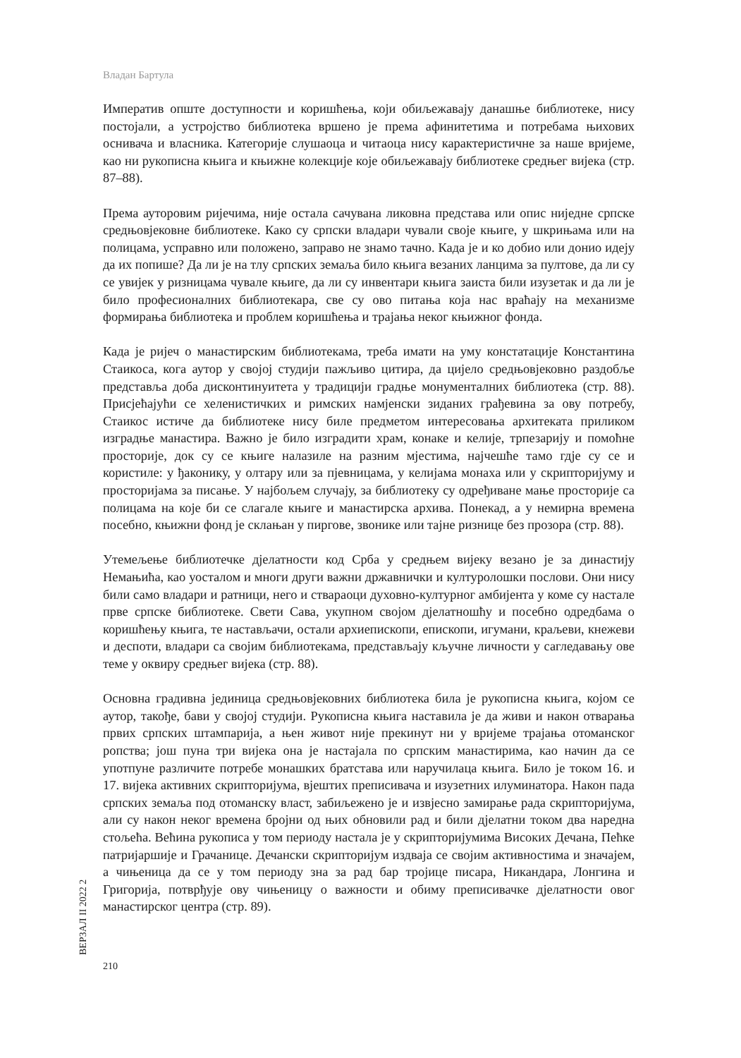Владан Бартула
Императив опште доступности и коришћења, који обиљежавају данашње библиотеке, нису постојали, а устројство библиотека вршено је према афинитетима и потребама њихових оснивача и власника. Категорије слушаоца и читаоца нису карактеристичне за наше вријеме, као ни рукописна књига и књижне колекције које обиљежавају библиотеке средњег вијека (стр. 87–88).
Према ауторовим ријечима, није остала сачувана ликовна представа или опис ниједне српске средњовјековне библиотеке. Како су српски владари чували своје књиге, у шкрињама или на полицама, усправно или положено, заправо не знамо тачно. Када је и ко добио или донио идеју да их попише? Да ли је на тлу српских земаља било књига везаних ланцима за пултове, да ли су се увијек у ризницама чувале књиге, да ли су инвентари књига заиста били изузетак и да ли је било професионалних библиотекара, све су ово питања која нас враћају на механизме формирања библиотека и проблем коришћења и трајања неког књижног фонда.
Када је ријеч о манастирским библиотекама, треба имати на уму констатације Константина Стаикоса, кога аутор у својој студији пажљиво цитира, да цијело средњовјековно раздобље представља доба дисконтинуитета у традицији градње монументалних библиотека (стр. 88). Присјећајући се хеленистичких и римских намјенски зиданих грађевина за ову потребу, Стаикос истиче да библиотеке нису биле предметом интересовања архитеката приликом изградње манастира. Важно је било изградити храм, конаке и келије, трпезарију и помоћне просторије, док су се књиге налазиле на разним мјестима, најчешће тамо гдје су се и користиле: у ђаконику, у олтару или за пјевницама, у келијама монаха или у скрипторијуму и просторијама за писање. У најбољем случају, за библиотеку су одређиване мање просторије са полицама на које би се слагале књиге и манастирска архива. Понекад, а у немирна времена посебно, књижни фонд је склањан у пиргове, звонике или тајне ризнице без прозора (стр. 88).
Утемељење библиотечке дјелатности код Срба у средњем вијеку везано је за династију Немањића, као уосталом и многи други важни државнички и културолошки послови. Они нису били само владари и ратници, него и ствараоци духовно-културног амбијента у коме су настале прве српске библиотеке. Свети Сава, укупном својом дјелатношћу и посебно одредбама о коришћењу књига, те настављачи, остали архиепископи, епископи, игумани, краљеви, кнежеви и деспоти, владари са својим библиотекама, представљају кључне личности у сагледавању ове теме у оквиру средњег вијека (стр. 88).
Основна градивна јединица средњовјековних библиотека била је рукописна књига, којом се аутор, такође, бави у својој студији. Рукописна књига наставила је да живи и након отварања првих српских штампарија, а њен живот није прекинут ни у вријеме трајања отоманског ропства; још пуна три вијека она је настајала по српским манастирима, као начин да се употпуне различите потребе монашких братстава или наручилаца књига. Било је током 16. и 17. вијека активних скрипторијума, вјештих преписивача и изузетних илуминатора. Након пада српских земаља под отоманску власт, забиљежено је и извјесно замирање рада скрипторијума, али су након неког времена бројни од њих обновили рад и били дјелатни током два наредна стољећа. Већина рукописа у том периоду настала је у скрипторијумима Високих Дечана, Пећке патријаршије и Грачанице. Дечански скрипторијум издваја се својим активностима и значајем, а чињеница да се у том периоду зна за рад бар тројице писара, Никандара, Лонгина и Григорија, потврђује ову чињеницу о важности и обиму преписивачке дјелатности овог манастирског центра (стр. 89).
ВЕРЗАЛ II 2022 2
210